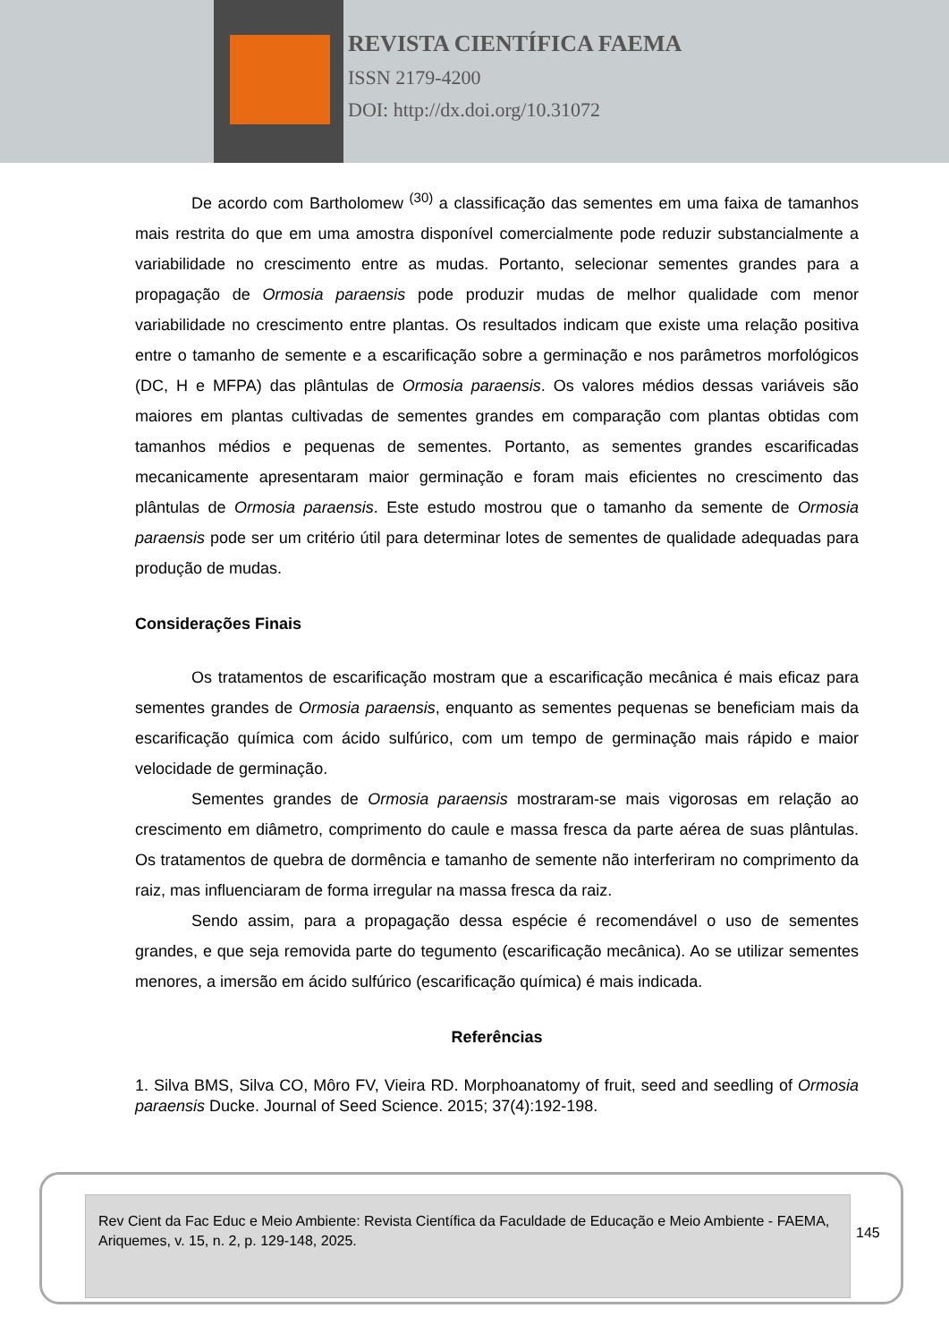REVISTA CIENTÍFICA FAEMA
ISSN 2179-4200
DOI: http://dx.doi.org/10.31072
De acordo com Bartholomew <sup>(30)</sup> a classificação das sementes em uma faixa de tamanhos mais restrita do que em uma amostra disponível comercialmente pode reduzir substancialmente a variabilidade no crescimento entre as mudas. Portanto, selecionar sementes grandes para a propagação de Ormosia paraensis pode produzir mudas de melhor qualidade com menor variabilidade no crescimento entre plantas. Os resultados indicam que existe uma relação positiva entre o tamanho de semente e a escarificação sobre a germinação e nos parâmetros morfológicos (DC, H e MFPA) das plântulas de Ormosia paraensis. Os valores médios dessas variáveis são maiores em plantas cultivadas de sementes grandes em comparação com plantas obtidas com tamanhos médios e pequenas de sementes. Portanto, as sementes grandes escarificadas mecanicamente apresentaram maior germinação e foram mais eficientes no crescimento das plântulas de Ormosia paraensis. Este estudo mostrou que o tamanho da semente de Ormosia paraensis pode ser um critério útil para determinar lotes de sementes de qualidade adequadas para produção de mudas.
Considerações Finais
Os tratamentos de escarificação mostram que a escarificação mecânica é mais eficaz para sementes grandes de Ormosia paraensis, enquanto as sementes pequenas se beneficiam mais da escarificação química com ácido sulfúrico, com um tempo de germinação mais rápido e maior velocidade de germinação.
Sementes grandes de Ormosia paraensis mostraram-se mais vigorosas em relação ao crescimento em diâmetro, comprimento do caule e massa fresca da parte aérea de suas plântulas. Os tratamentos de quebra de dormência e tamanho de semente não interferiram no comprimento da raiz, mas influenciaram de forma irregular na massa fresca da raiz.
Sendo assim, para a propagação dessa espécie é recomendável o uso de sementes grandes, e que seja removida parte do tegumento (escarificação mecânica). Ao se utilizar sementes menores, a imersão em ácido sulfúrico (escarificação química) é mais indicada.
Referências
1. Silva BMS, Silva CO, Môro FV, Vieira RD. Morphoanatomy of fruit, seed and seedling of Ormosia paraensis Ducke. Journal of Seed Science. 2015; 37(4):192-198.
Rev Cient da Fac Educ e Meio Ambiente: Revista Científica da Faculdade de Educação e Meio Ambiente - FAEMA, Ariquemes, v. 15, n. 2, p. 129-148, 2025.
145